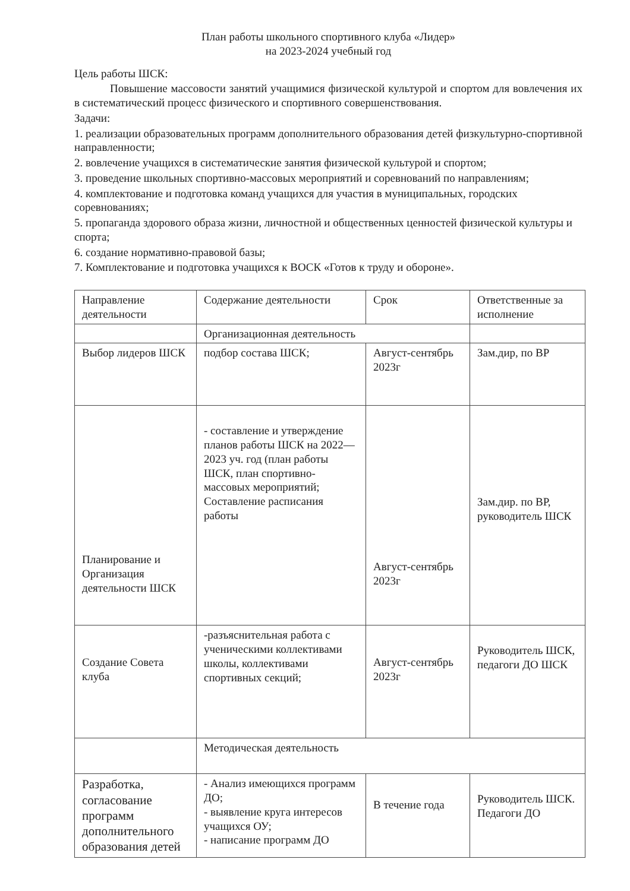План работы школьного спортивного клуба «Лидер»
на 2023-2024 учебный год
Цель работы ШСК:
Повышение массовости занятий учащимися физической культурой и спортом для вовлечения их в систематический процесс физического и спортивного совершенствования.
Задачи:
1. реализации образовательных программ дополнительного образования детей физкультурно-спортивной направленности;
2. вовлечение учащихся в систематические занятия физической культурой и спортом;
3. проведение школьных спортивно-массовых мероприятий и соревнований по направлениям;
4. комплектование и подготовка команд учащихся для участия в муниципальных, городских соревнованиях;
5. пропаганда здорового образа жизни, личностной и общественных ценностей физической культуры и спорта;
6. создание нормативно-правовой базы;
7. Комплектование и подготовка учащихся к ВОСК «Готов к труду и обороне».
| Направление деятельности | Содержание деятельности | Срок | Ответственные за исполнение |
| | Организационная деятельность | | |
| Выбор лидеров ШСК | подбор состава ШСК; | Август-сентябрь 2023г | Зам.дир, по ВР |
| Планирование и Организация деятельности ШСК | - составление и утверждение планов работы ШСК на 2022—2023 уч. год (план работы ШСК, план спортивно-массовых мероприятий; Составление расписания работы | Август-сентябрь 2023г | Зам.дир. по ВР, руководитель ШСК |
| Создание Совета клуба | -разъяснительная работа с ученическими коллективами школы, коллективами спортивных секций; | Август-сентябрь 2023г | Руководитель ШСК, педагоги ДО ШСК |
| | Методическая деятельность | | |
| Разработка, согласование программ дополнительного образования детей | - Анализ имеющихся программ ДО; - выявление круга интересов учащихся ОУ; - написание программ ДО | В течение года | Руководитель ШСК. Педагоги ДО |